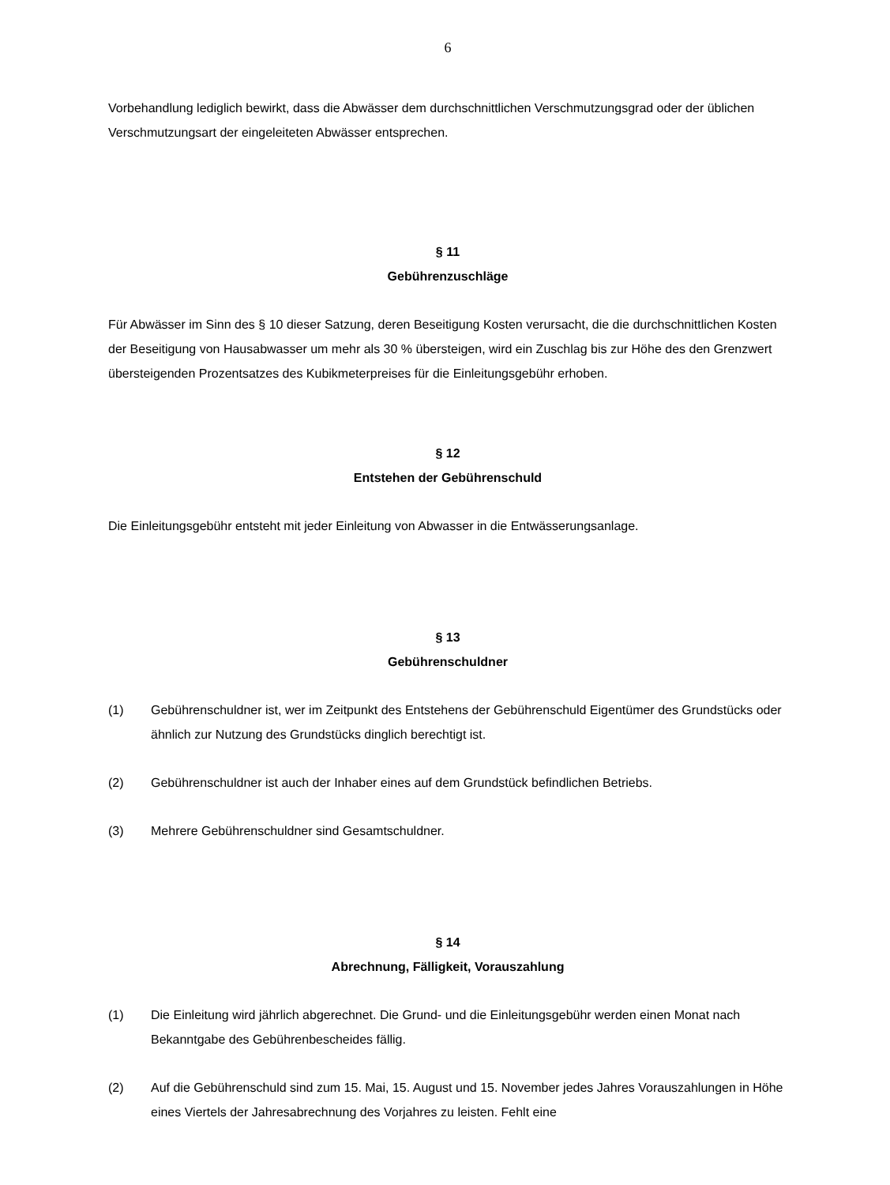6
Vorbehandlung lediglich bewirkt, dass die Abwässer dem durchschnittlichen Verschmutzungsgrad oder der üblichen Verschmutzungsart der eingeleiteten Abwässer entsprechen.
§ 11
Gebührenzuschläge
Für Abwässer im Sinn des § 10 dieser Satzung, deren Beseitigung Kosten verursacht, die die durchschnittlichen Kosten der Beseitigung von Hausabwasser um mehr als 30 % übersteigen, wird ein Zuschlag bis zur Höhe des den Grenzwert übersteigenden Prozentsatzes des Kubikmeterpreises für die Einleitungsgebühr erhoben.
§ 12
Entstehen der Gebührenschuld
Die Einleitungsgebühr entsteht mit jeder Einleitung von Abwasser in die Entwässerungsanlage.
§ 13
Gebührenschuldner
(1) Gebührenschuldner ist, wer im Zeitpunkt des Entstehens der Gebührenschuld Eigentümer des Grundstücks oder ähnlich zur Nutzung des Grundstücks dinglich berechtigt ist.
(2) Gebührenschuldner ist auch der Inhaber eines auf dem Grundstück befindlichen Betriebs.
(3) Mehrere Gebührenschuldner sind Gesamtschuldner.
§ 14
Abrechnung, Fälligkeit, Vorauszahlung
(1) Die Einleitung wird jährlich abgerechnet. Die Grund- und die Einleitungsgebühr werden einen Monat nach Bekanntgabe des Gebührenbescheides fällig.
(2) Auf die Gebührenschuld sind zum 15. Mai, 15. August und 15. November jedes Jahres Vorauszahlungen in Höhe eines Viertels der Jahresabrechnung des Vorjahres zu leisten. Fehlt eine